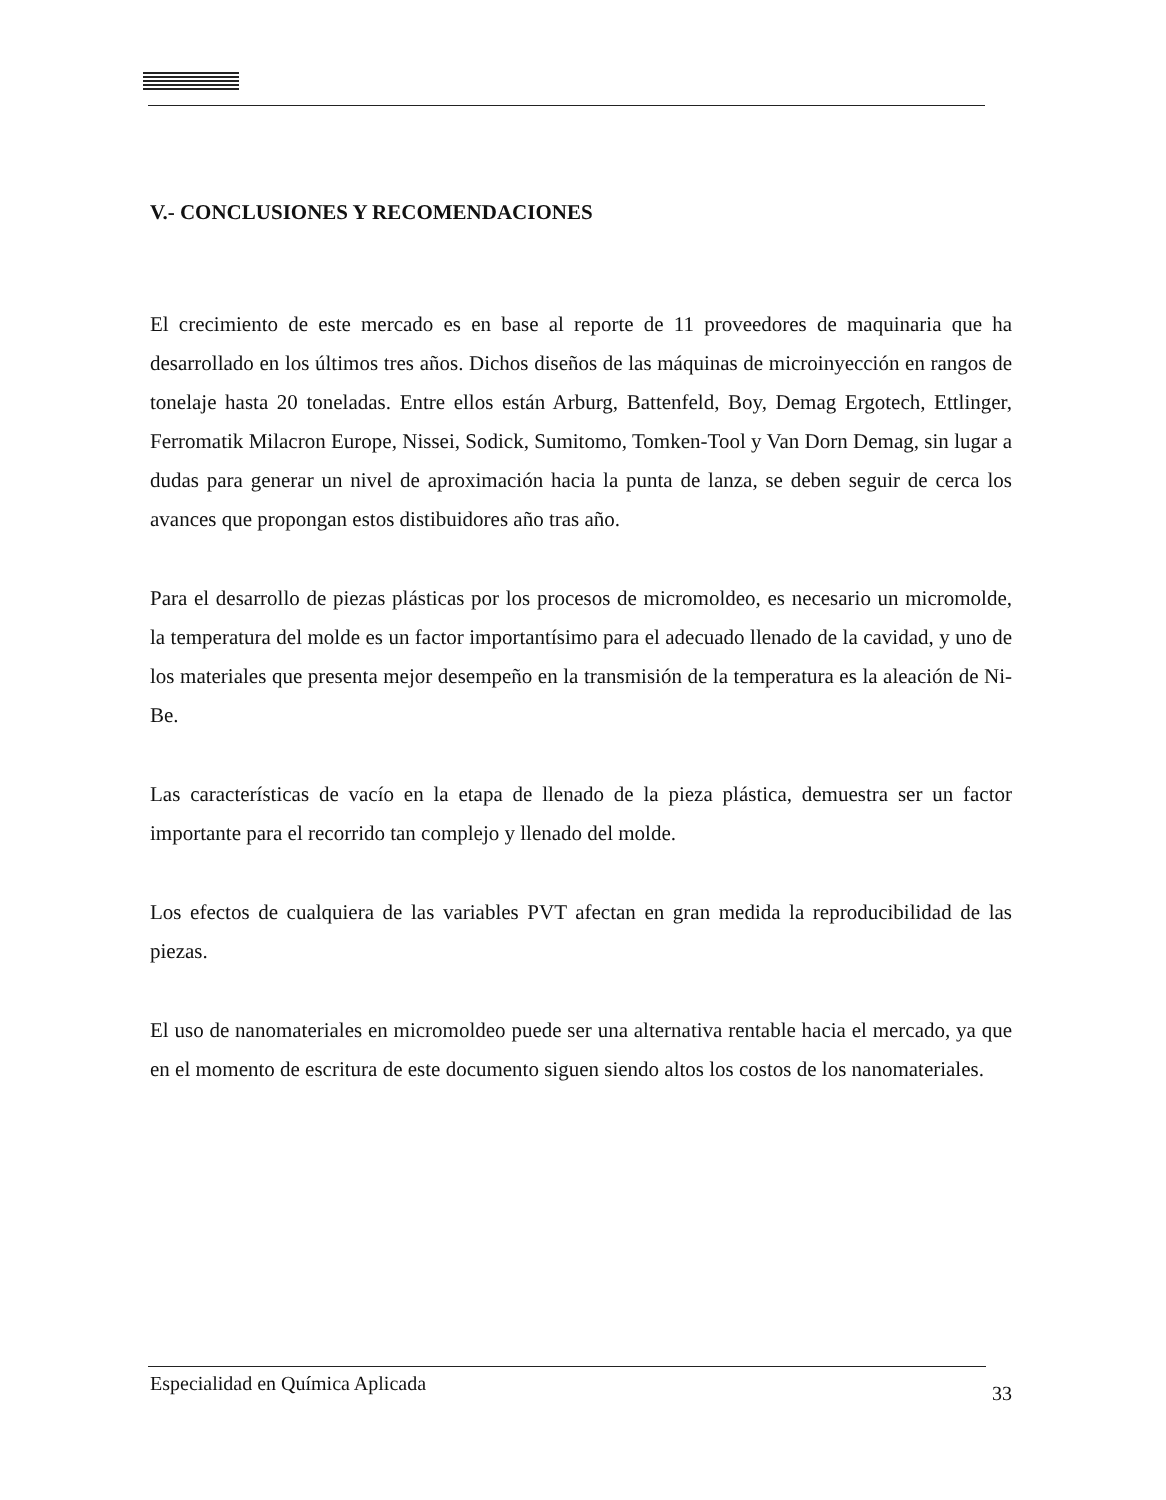V.- CONCLUSIONES Y RECOMENDACIONES
El crecimiento de este mercado es en base al reporte de 11 proveedores de maquinaria que ha desarrollado en los últimos tres años. Dichos diseños de las máquinas de microinyección en rangos de tonelaje hasta 20 toneladas. Entre ellos están Arburg, Battenfeld, Boy, Demag Ergotech, Ettlinger, Ferromatik Milacron Europe, Nissei, Sodick, Sumitomo, Tomken-Tool y Van Dorn Demag, sin lugar a dudas para generar un nivel de aproximación hacia la punta de lanza, se deben seguir de cerca los avances que propongan estos distibuidores año tras año.
Para el desarrollo de piezas plásticas por los procesos de micromoldeo, es necesario un micromolde, la temperatura del molde es un factor importantísimo para el adecuado llenado de la cavidad, y uno de los materiales que presenta mejor desempeño en la transmisión de la temperatura es la aleación de Ni-Be.
Las características de vacío en la etapa de llenado de la pieza plástica, demuestra ser un factor importante para el recorrido tan complejo y llenado del molde.
Los efectos de cualquiera de las variables PVT afectan en gran medida la reproducibilidad de las piezas.
El uso de nanomateriales en micromoldeo puede ser una alternativa rentable hacia el mercado, ya que en el momento de escritura de este documento siguen siendo altos los costos de los nanomateriales.
Especialidad en Química Aplicada 33